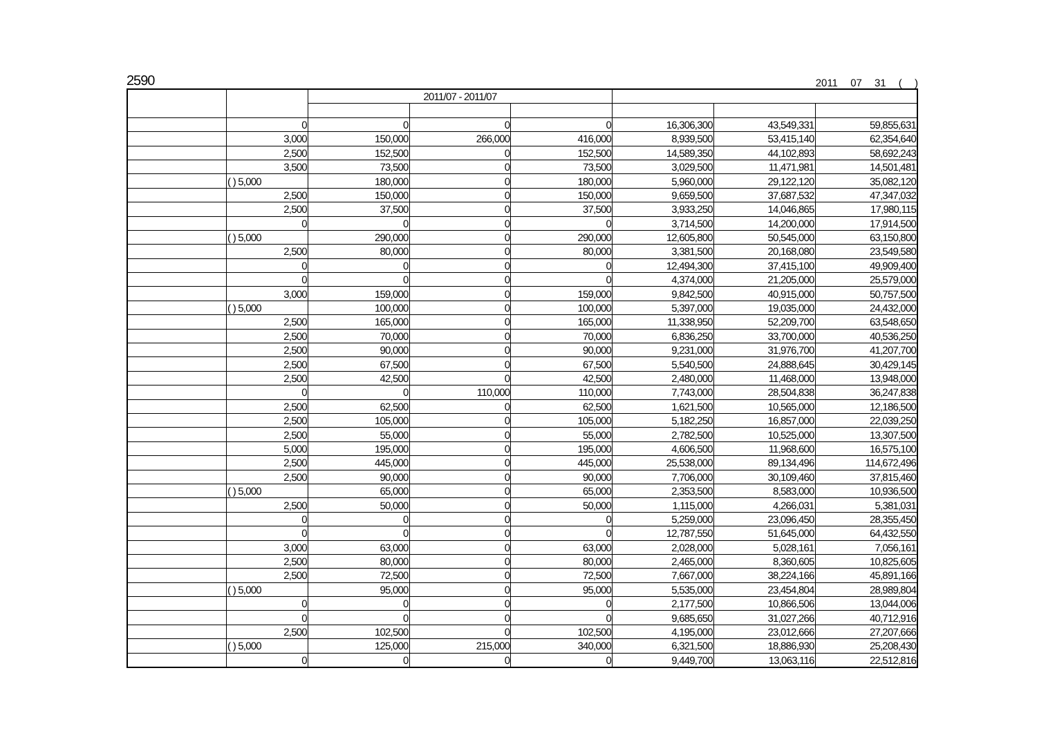2590 2011 07 31 ( )
| | | 2011/07 - 2011/07 | | | | | |
| --- | --- | --- | --- | --- | --- | --- | --- |
| | 0 | 0 | 0 | 0 | 16,306,300 | 43,549,331 | 59,855,631 |
| | 3,000 | 150,000 | 266,000 | 416,000 | 8,939,500 | 53,415,140 | 62,354,640 |
| | 2,500 | 152,500 | 0 | 152,500 | 14,589,350 | 44,102,893 | 58,692,243 |
| | 3,500 | 73,500 | 0 | 73,500 | 3,029,500 | 11,471,981 | 14,501,481 |
| | ( ) 5,000 | 180,000 | 0 | 180,000 | 5,960,000 | 29,122,120 | 35,082,120 |
| | 2,500 | 150,000 | 0 | 150,000 | 9,659,500 | 37,687,532 | 47,347,032 |
| | 2,500 | 37,500 | 0 | 37,500 | 3,933,250 | 14,046,865 | 17,980,115 |
| | 0 | 0 | 0 | 0 | 3,714,500 | 14,200,000 | 17,914,500 |
| | ( ) 5,000 | 290,000 | 0 | 290,000 | 12,605,800 | 50,545,000 | 63,150,800 |
| | 2,500 | 80,000 | 0 | 80,000 | 3,381,500 | 20,168,080 | 23,549,580 |
| | 0 | 0 | 0 | 0 | 12,494,300 | 37,415,100 | 49,909,400 |
| | 0 | 0 | 0 | 0 | 4,374,000 | 21,205,000 | 25,579,000 |
| | 3,000 | 159,000 | 0 | 159,000 | 9,842,500 | 40,915,000 | 50,757,500 |
| | ( ) 5,000 | 100,000 | 0 | 100,000 | 5,397,000 | 19,035,000 | 24,432,000 |
| | 2,500 | 165,000 | 0 | 165,000 | 11,338,950 | 52,209,700 | 63,548,650 |
| | 2,500 | 70,000 | 0 | 70,000 | 6,836,250 | 33,700,000 | 40,536,250 |
| | 2,500 | 90,000 | 0 | 90,000 | 9,231,000 | 31,976,700 | 41,207,700 |
| | 2,500 | 67,500 | 0 | 67,500 | 5,540,500 | 24,888,645 | 30,429,145 |
| | 2,500 | 42,500 | 0 | 42,500 | 2,480,000 | 11,468,000 | 13,948,000 |
| | 0 | 0 | 110,000 | 110,000 | 7,743,000 | 28,504,838 | 36,247,838 |
| | 2,500 | 62,500 | 0 | 62,500 | 1,621,500 | 10,565,000 | 12,186,500 |
| | 2,500 | 105,000 | 0 | 105,000 | 5,182,250 | 16,857,000 | 22,039,250 |
| | 2,500 | 55,000 | 0 | 55,000 | 2,782,500 | 10,525,000 | 13,307,500 |
| | 5,000 | 195,000 | 0 | 195,000 | 4,606,500 | 11,968,600 | 16,575,100 |
| | 2,500 | 445,000 | 0 | 445,000 | 25,538,000 | 89,134,496 | 114,672,496 |
| | 2,500 | 90,000 | 0 | 90,000 | 7,706,000 | 30,109,460 | 37,815,460 |
| | ( ) 5,000 | 65,000 | 0 | 65,000 | 2,353,500 | 8,583,000 | 10,936,500 |
| | 2,500 | 50,000 | 0 | 50,000 | 1,115,000 | 4,266,031 | 5,381,031 |
| | 0 | 0 | 0 | 0 | 5,259,000 | 23,096,450 | 28,355,450 |
| | 0 | 0 | 0 | 0 | 12,787,550 | 51,645,000 | 64,432,550 |
| | 3,000 | 63,000 | 0 | 63,000 | 2,028,000 | 5,028,161 | 7,056,161 |
| | 2,500 | 80,000 | 0 | 80,000 | 2,465,000 | 8,360,605 | 10,825,605 |
| | 2,500 | 72,500 | 0 | 72,500 | 7,667,000 | 38,224,166 | 45,891,166 |
| | ( ) 5,000 | 95,000 | 0 | 95,000 | 5,535,000 | 23,454,804 | 28,989,804 |
| | 0 | 0 | 0 | 0 | 2,177,500 | 10,866,506 | 13,044,006 |
| | 0 | 0 | 0 | 0 | 9,685,650 | 31,027,266 | 40,712,916 |
| | 2,500 | 102,500 | 0 | 102,500 | 4,195,000 | 23,012,666 | 27,207,666 |
| | ( ) 5,000 | 125,000 | 215,000 | 340,000 | 6,321,500 | 18,886,930 | 25,208,430 |
| | 0 | 0 | 0 | 0 | 9,449,700 | 13,063,116 | 22,512,816 |